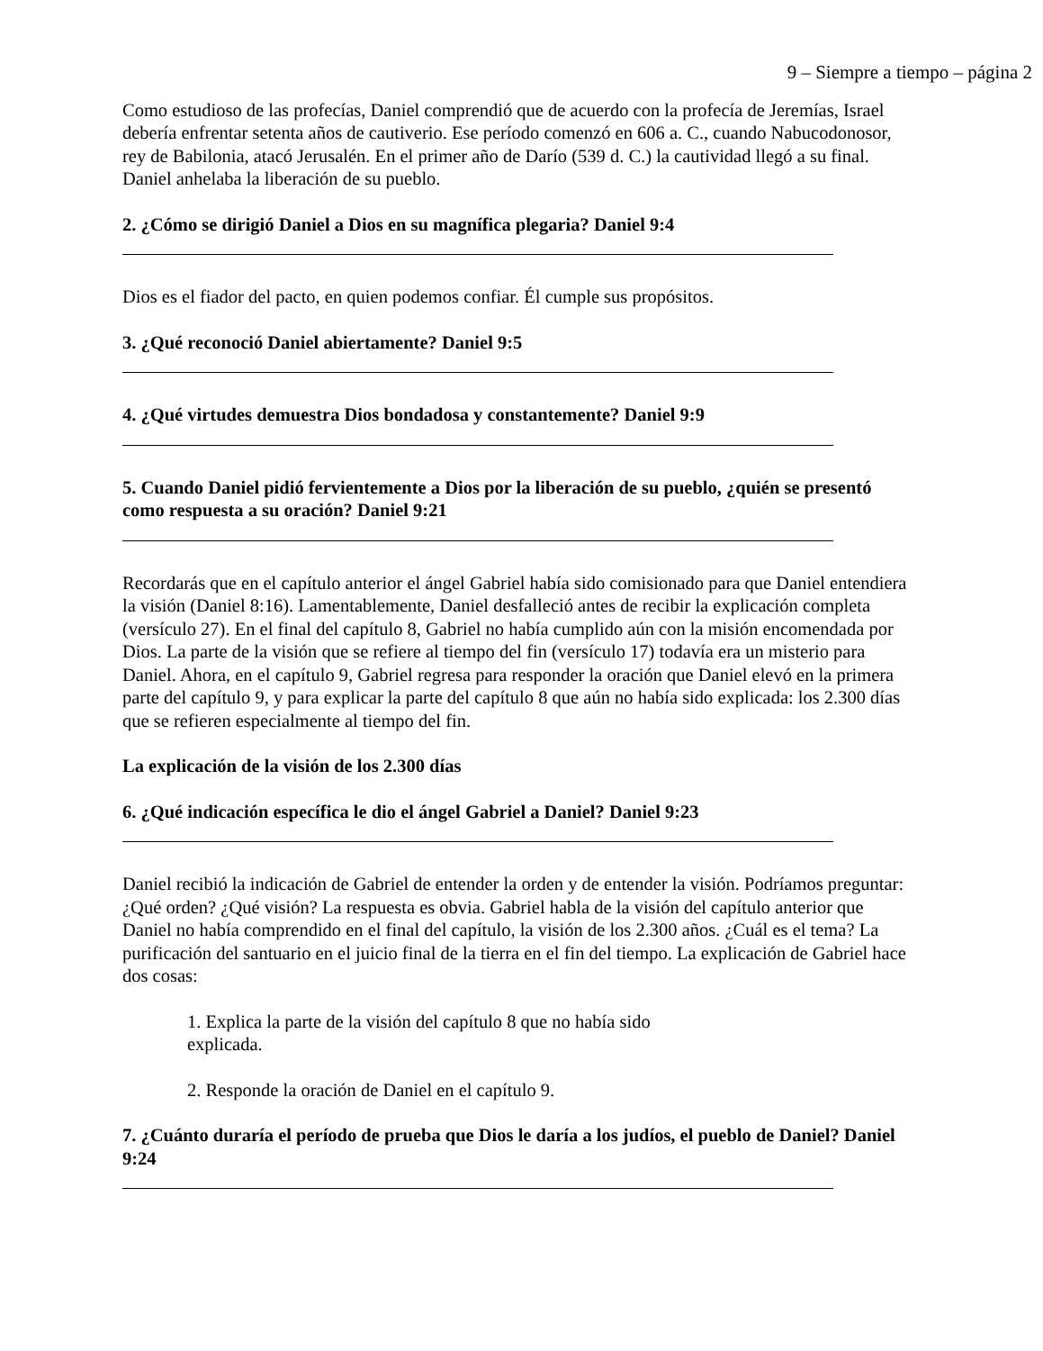9 – Siempre a tiempo – página 2
Como estudioso de las profecías, Daniel comprendió que de acuerdo con la profecía de Jeremías, Israel debería enfrentar setenta años de cautiverio. Ese período comenzó en 606 a. C., cuando Nabucodonosor, rey de Babilonia, atacó Jerusalén. En el primer año de Darío (539 d. C.) la cautividad llegó a su final. Daniel anhelaba la liberación de su pueblo.
2. ¿Cómo se dirigió Daniel a Dios en su magnífica plegaria? Daniel 9:4
Dios es el fiador del pacto, en quien podemos confiar. Él cumple sus propósitos.
3. ¿Qué reconoció Daniel abiertamente? Daniel 9:5
4. ¿Qué virtudes demuestra Dios bondadosa y constantemente? Daniel 9:9
5. Cuando Daniel pidió fervientemente a Dios por la liberación de su pueblo, ¿quién se presentó como respuesta a su oración? Daniel 9:21
Recordarás que en el capítulo anterior el ángel Gabriel había sido comisionado para que Daniel entendiera la visión (Daniel 8:16). Lamentablemente, Daniel desfalleció antes de recibir la explicación completa (versículo 27). En el final del capítulo 8, Gabriel no había cumplido aún con la misión encomendada por Dios. La parte de la visión que se refiere al tiempo del fin (versículo 17) todavía era un misterio para Daniel. Ahora, en el capítulo 9, Gabriel regresa para responder la oración que Daniel elevó en la primera parte del capítulo 9, y para explicar la parte del capítulo 8 que aún no había sido explicada: los 2.300 días que se refieren especialmente al tiempo del fin.
La explicación de la visión de los 2.300 días
6. ¿Qué indicación específica le dio el ángel Gabriel a Daniel? Daniel 9:23
Daniel recibió la indicación de Gabriel de entender la orden y de entender la visión. Podríamos preguntar: ¿Qué orden? ¿Qué visión? La respuesta es obvia. Gabriel habla de la visión del capítulo anterior que Daniel no había comprendido en el final del capítulo, la visión de los 2.300 años. ¿Cuál es el tema? La purificación del santuario en el juicio final de la tierra en el fin del tiempo. La explicación de Gabriel hace dos cosas:
1. Explica la parte de la visión del capítulo 8 que no había sido explicada.
2. Responde la oración de Daniel en el capítulo 9.
7. ¿Cuánto duraría el período de prueba que Dios le daría a los judíos, el pueblo de Daniel? Daniel 9:24